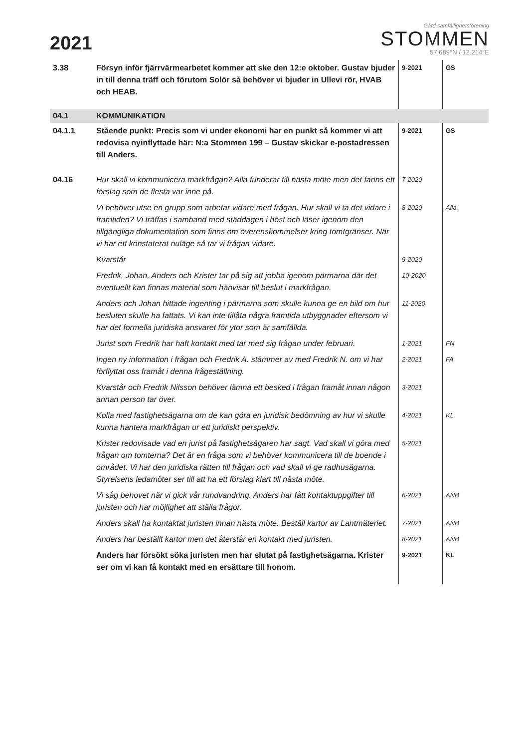2021
Gård samfällighetsförening
STOMMEN
57.689°N / 12.214°E
| 3.38 | Försyn inför fjärrvärmearbetet kommer att ske den 12:e oktober. Gustav bjuder in till denna träff och förutom Solör så behöver vi bjuder in Ullevi rör, HVAB och HEAB. | 9-2021 | GS |
| 04.1 | KOMMUNIKATION | | |
| 04.1.1 | Stående punkt: Precis som vi under ekonomi har en punkt så kommer vi att redovisa nyinflyttade här: N:a Stommen 199 – Gustav skickar e-postadressen till Anders. | 9-2021 | GS |
| 04.16 | Hur skall vi kommunicera markfrågan? Alla funderar till nästa möte men det fanns ett förslag som de flesta var inne på. | 7-2020 | |
| | Vi behöver utse en grupp som arbetar vidare med frågan. Hur skall vi ta det vidare i framtiden? Vi träffas i samband med städdagen i höst och läser igenom den tillgängliga dokumentation som finns om överenskommelser kring tomtgränser. När vi har ett konstaterat nuläge så tar vi frågan vidare. | 8-2020 | Alla |
| | Kvarstår | 9-2020 | |
| | Fredrik, Johan, Anders och Krister tar på sig att jobba igenom pärmarna där det eventuellt kan finnas material som hänvisar till beslut i markfrågan. | 10-2020 | |
| | Anders och Johan hittade ingenting i pärmarna som skulle kunna ge en bild om hur besluten skulle ha fattats. Vi kan inte tillåta några framtida utbyggnader eftersom vi har det formella juridiska ansvaret för ytor som är samfällda. | 11-2020 | |
| | Jurist som Fredrik har haft kontakt med tar med sig frågan under februari. | 1-2021 | FN |
| | Ingen ny information i frågan och Fredrik A. stämmer av med Fredrik N. om vi har förflyttat oss framåt i denna frågeställning. | 2-2021 | FA |
| | Kvarstår och Fredrik Nilsson behöver lämna ett besked i frågan framåt innan någon annan person tar över. | 3-2021 | |
| | Kolla med fastighetsägarna om de kan göra en juridisk bedömning av hur vi skulle kunna hantera markfrågan ur ett juridiskt perspektiv. | 4-2021 | KL |
| | Krister redovisade vad en jurist på fastighetsägaren har sagt. Vad skall vi göra med frågan om tomterna? Det är en fråga som vi behöver kommunicera till de boende i området. Vi har den juridiska rätten till frågan och vad skall vi ge radhusägarna. Styrelsens ledamöter ser till att ha ett förslag klart till nästa möte. | 5-2021 | |
| | Vi såg behovet när vi gick vår rundvandring. Anders har fått kontaktuppgifter till juristen och har möjlighet att ställa frågor. | 6-2021 | ANB |
| | Anders skall ha kontaktat juristen innan nästa möte. Beställ kartor av Lantmäteriet. | 7-2021 | ANB |
| | Anders har beställt kartor men det återstår en kontakt med juristen. | 8-2021 | ANB |
| | Anders har försökt söka juristen men har slutat på fastighetsägarna. Krister ser om vi kan få kontakt med en ersättare till honom. | 9-2021 | KL |